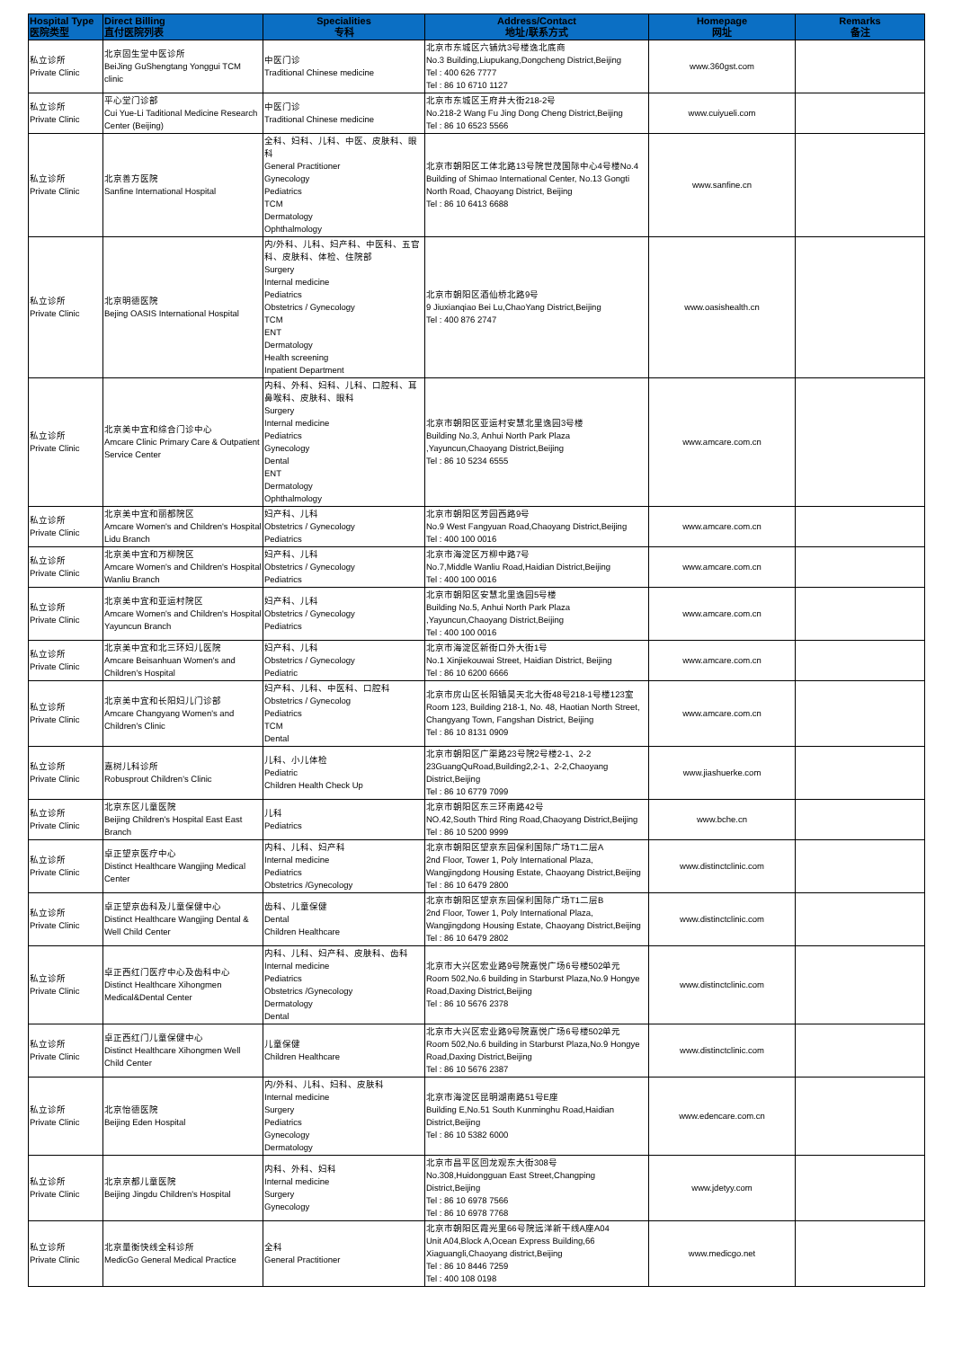| Hospital Type 医院类型 | Direct Billing 直付医院列表 | Specialities 专科 | Address/Contact 地址/联系方式 | Homepage 网址 | Remarks 备注 |
| --- | --- | --- | --- | --- | --- |
| 私立诊所 Private Clinic | 北京固生堂中医诊所 BeiJing GuShengtang Yonggui TCM clinic | 中医门诊 Traditional Chinese medicine | 北京市东城区六铺炕3号楼逸北底商 No.3 Building,Liupukang,Dongcheng District,Beijing Tel : 400 626 7777 Tel : 86 10 6710 1127 | www.360gst.com | |
| 私立诊所 Private Clinic | 平心堂门诊部 Cui Yue-Li Taditional Medicine Research Center (Beijing) | 中医门诊 Traditional Chinese medicine | 北京市东城区王府井大街218-2号 No.218-2 Wang Fu Jing Dong Cheng District,Beijing Tel : 86 10 6523 5566 | www.cuiyueli.com | |
| 私立诊所 Private Clinic | 北京善方医院 Sanfine International Hospital | 全科、妇科、儿科、中医、皮肤科、眼科 General Practitioner Gynecology Pediatrics TCM Dermatology Ophthalmology | 北京市朝阳区工体北路13号院世茂国际中心4号楼No.4 Building of Shimao International Center, No.13 Gongti North Road, Chaoyang District, Beijing Tel : 86 10 6413 6688 | www.sanfine.cn | |
| 私立诊所 Private Clinic | 北京明德医院 Bejing OASIS International Hospital | 内/外科、儿科、妇产科、中医科、五官科、皮肤科、体检、住院部 Surgery Internal medicine Pediatrics Obstetrics / Gynecology TCM ENT Dermatology Health screening Inpatient Department | 北京市朝阳区酒仙桥北路9号 9 Jiuxianqiao Bei Lu,ChaoYang District,Beijing Tel : 400 876 2747 | www.oasishealth.cn | |
| 私立诊所 Private Clinic | 北京美中宜和综合门诊中心 Amcare Clinic Primary Care & Outpatient Service Center | 内科、外科、妇科、儿科、口腔科、耳鼻喉科、皮肤科、眼科 Surgery Internal medicine Pediatrics Gynecology Dental ENT Dermatology Ophthalmology | 北京市朝阳区亚运村安慧北里逸园3号楼 Building No.3, Anhui North Park Plaza ,Yayuncun,Chaoyang District,Beijing Tel : 86 10 5234 6555 | www.amcare.com.cn | |
| 私立诊所 Private Clinic | 北京美中宜和丽都院区 Amcare Women's and Children's Hospital Lidu Branch | 妇产科、儿科 Obstetrics / Gynecology Pediatrics | 北京市朝阳区芳园西路9号 No.9 West Fangyuan Road,Chaoyang District,Beijing Tel : 400 100 0016 | www.amcare.com.cn | |
| 私立诊所 Private Clinic | 北京美中宜和万柳院区 Amcare Women's and Children's Hospital Wanliu Branch | 妇产科、儿科 Obstetrics / Gynecology Pediatrics | 北京市海淀区万柳中路7号 No.7,Middle Wanliu Road,Haidian District,Beijing Tel : 400 100 0016 | www.amcare.com.cn | |
| 私立诊所 Private Clinic | 北京美中宜和亚运村院区 Amcare Women's and Children's Hospital Yayuncun Branch | 妇产科、儿科 Obstetrics / Gynecology Pediatrics | 北京市朝阳区安慧北里逸园5号楼 Building No.5, Anhui North Park Plaza ,Yayuncun,Chaoyang District,Beijing Tel : 400 100 0016 | www.amcare.com.cn | |
| 私立诊所 Private Clinic | 北京美中宜和北三环妇儿医院 Amcare Beisanhuan Women's and Children's Hospital | 妇产科、儿科 Obstetrics / Gynecology Pediatric | 北京市海淀区新街口外大街1号 No.1 Xinjiekouwai Street, Haidian District, Beijing Tel : 86 10 6200 6666 | www.amcare.com.cn | |
| 私立诊所 Private Clinic | 北京美中宜和长阳妇儿门诊部 Amcare Changyang Women's and Children's Clinic | 妇产科、儿科、中医科、口腔科 Obstetrics / Gynecolog Pediatrics TCM Dental | 北京市房山区长阳镇昊天北大街48号218-1号楼123室 Room 123, Building 218-1, No. 48, Haotian North Street, Changyang Town, Fangshan District, Beijing Tel : 86 10 8131 0909 | www.amcare.com.cn | |
| 私立诊所 Private Clinic | 嘉树儿科诊所 Robusprout Children's Clinic | 儿科、小儿体检 Pediatric Children Health Check Up | 北京市朝阳区广渠路23号院2号楼2-1、2-2 23GuangQuRoad,Building2,2-1、2-2,Chaoyang District,Beijing Tel : 86 10 6779 7099 | www.jiashuerke.com | |
| 私立诊所 Private Clinic | 北京东区儿童医院 Beijing Children's Hospital East East Branch | 儿科 Pediatrics | 北京市朝阳区东三环南路42号 NO.42,South Third Ring Road,Chaoyang District,Beijing Tel : 86 10 5200 9999 | www.bche.cn | |
| 私立诊所 Private Clinic | 卓正望京医疗中心 Distinct Healthcare Wangjing Medical Center | 内科、儿科、妇产科 Internal medicine Pediatrics Obstetrics /Gynecology | 北京市朝阳区望京东园保利国际广场T1二层A 2nd Floor, Tower 1, Poly International Plaza, Wangjingdong Housing Estate, Chaoyang District,Beijing Tel : 86 10 6479 2800 | www.distinctclinic.com | |
| 私立诊所 Private Clinic | 卓正望京齿科及儿童保健中心 Distinct Healthcare Wangjing Dental & Well Child Center | 齿科、儿童保健 Dental Children Healthcare | 北京市朝阳区望京东园保利国际广场T1二层B 2nd Floor, Tower 1, Poly International Plaza, Wangjingdong Housing Estate, Chaoyang District,Beijing Tel : 86 10 6479 2802 | www.distinctclinic.com | |
| 私立诊所 Private Clinic | 卓正西红门医疗中心及齿科中心 Distinct Healthcare Xihongmen Medical&Dental Center | 内科、儿科、妇产科、皮肤科、齿科 Internal medicine Pediatrics Obstetrics /Gynecology Dermatology Dental | 北京市大兴区宏业路9号院嘉悦广场6号楼502单元 Room 502,No.6 building in Starburst Plaza,No.9 Hongye Road,Daxing District,Beijing Tel : 86 10 5676 2378 | www.distinctclinic.com | |
| 私立诊所 Private Clinic | 卓正西红门儿童保健中心 Distinct Healthcare Xihongmen Well Child Center | 儿童保健 Children Healthcare | 北京市大兴区宏业路9号院嘉悦广场6号楼502单元 Room 502,No.6 building in Starburst Plaza,No.9 Hongye Road,Daxing District,Beijing Tel : 86 10 5676 2387 | www.distinctclinic.com | |
| 私立诊所 Private Clinic | 北京怡德医院 Beijing Eden Hospital | 内/外科、儿科、妇科、皮肤科 Internal medicine Surgery Pediatrics Gynecology Dermatology | 北京市海淀区昆明湖南路51号E座 Building E,No.51 South Kunminghu Road,Haidian District,Beijing Tel : 86 10 5382 6000 | www.edencare.com.cn | |
| 私立诊所 Private Clinic | 北京京都儿童医院 Beijing Jingdu Children's Hospital | 内科、外科、妇科 Internal medicine Surgery Gynecology | 北京市昌平区回龙观东大街308号 No.308,Huidongguan East Street,Changping District,Beijing Tel : 86 10 6978 7566 Tel : 86 10 6978 7768 | www.jdetyy.com | |
| 私立诊所 Private Clinic | 北京量衡快线全科诊所 MedicGo General Medical Practice | 全科 General Practitioner | 北京市朝阳区霞光里66号院远洋新干线A座A04 Unit A04,Block A,Ocean Express Building,66 Xiaguangli,Chaoyang district,Beijing Tel : 86 10 8446 7259 Tel : 400 108 0198 | www.medicgo.net | |